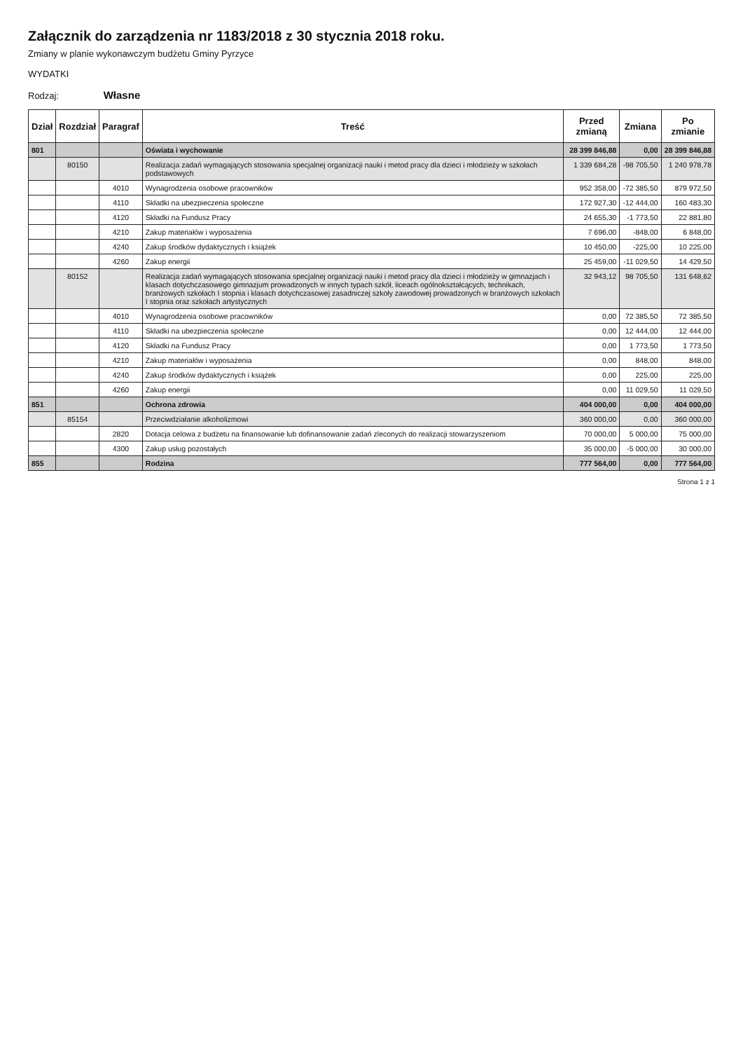Załącznik do zarządzenia nr 1183/2018 z 30 stycznia 2018 roku.
Zmiany w planie wykonawczym budżetu Gminy Pyrzyce
WYDATKI
Rodzaj: Własne
| Dział | Rozdział | Paragraf | Treść | Przed zmianą | Zmiana | Po zmianie |
| --- | --- | --- | --- | --- | --- | --- |
| 801 | | | Oświata i wychowanie | 28 399 846,88 | 0,00 | 28 399 846,88 |
| | 80150 | | Realizacja zadań wymagających stosowania specjalnej organizacji nauki i metod pracy dla dzieci i młodzieży w szkołach podstawowych | 1 339 684,28 | -98 705,50 | 1 240 978,78 |
| | | 4010 | Wynagrodzenia osobowe pracowników | 952 358,00 | -72 385,50 | 879 972,50 |
| | | 4110 | Składki na ubezpieczenia społeczne | 172 927,30 | -12 444,00 | 160 483,30 |
| | | 4120 | Składki na Fundusz Pracy | 24 655,30 | -1 773,50 | 22 881,80 |
| | | 4210 | Zakup materiałów i wyposażenia | 7 696,00 | -848,00 | 6 848,00 |
| | | 4240 | Zakup środków dydaktycznych i książek | 10 450,00 | -225,00 | 10 225,00 |
| | | 4260 | Zakup energii | 25 459,00 | -11 029,50 | 14 429,50 |
| | 80152 | | Realizacja zadań wymagających stosowania specjalnej organizacji nauki i metod pracy dla dzieci i młodzieży w gimnazjach i klasach dotychczasowego gimnazjum prowadzonych w innych typach szkół, liceach ogólnokształcących, technikach, branżowych szkołach I stopnia i klasach dotychczasowej zasadniczej szkoły zawodowej prowadzonych w branżowych szkołach I stopnia oraz szkołach artystycznych | 32 943,12 | 98 705,50 | 131 648,62 |
| | | 4010 | Wynagrodzenia osobowe pracowników | 0,00 | 72 385,50 | 72 385,50 |
| | | 4110 | Składki na ubezpieczenia społeczne | 0,00 | 12 444,00 | 12 444,00 |
| | | 4120 | Składki na Fundusz Pracy | 0,00 | 1 773,50 | 1 773,50 |
| | | 4210 | Zakup materiałów i wyposażenia | 0,00 | 848,00 | 848,00 |
| | | 4240 | Zakup środków dydaktycznych i książek | 0,00 | 225,00 | 225,00 |
| | | 4260 | Zakup energii | 0,00 | 11 029,50 | 11 029,50 |
| 851 | | | Ochrona zdrowia | 404 000,00 | 0,00 | 404 000,00 |
| | 85154 | | Przeciwdziałanie alkoholizmowi | 360 000,00 | 0,00 | 360 000,00 |
| | | 2820 | Dotacja celowa z budżetu na finansowanie lub dofinansowanie zadań zleconych do realizacji stowarzyszeniom | 70 000,00 | 5 000,00 | 75 000,00 |
| | | 4300 | Zakup usług pozostałych | 35 000,00 | -5 000,00 | 30 000,00 |
| 855 | | | Rodzina | 777 564,00 | 0,00 | 777 564,00 |
Strona 1 z 1